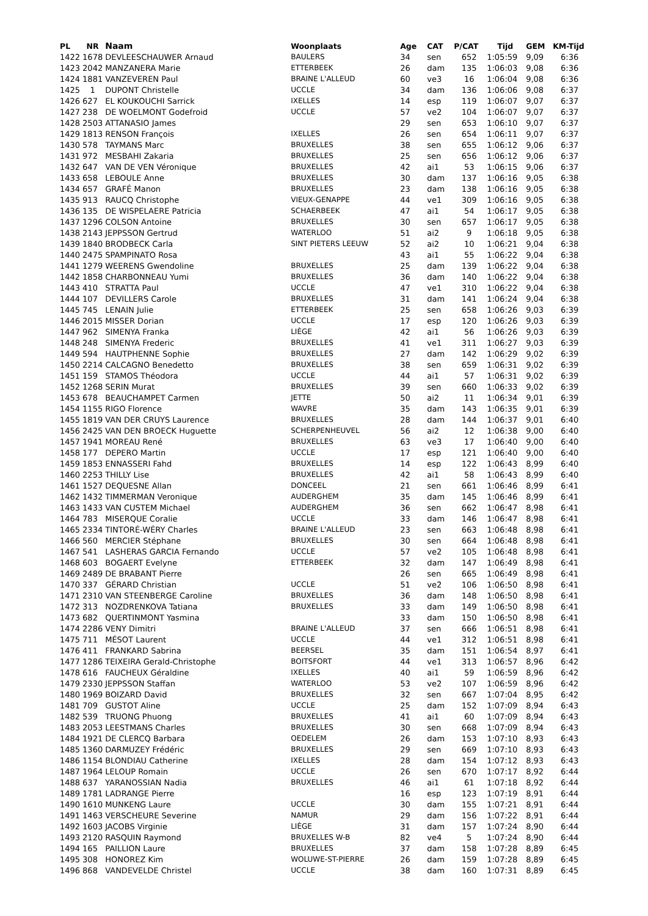| PL | NR | Naam | Woonplaats | Age | CAT | P/CAT | Tijd | GEM | KM-Tijd |
| --- | --- | --- | --- | --- | --- | --- | --- | --- | --- |
| 1422 | 1678 | DEVLEESCHAUWER Arnaud | BAULERS | 34 | sen | 652 | 1:05:59 | 9,09 | 6:36 |
| 1423 | 2042 | MANZANERA Marie | ETTERBEEK | 26 | dam | 135 | 1:06:03 | 9,08 | 6:36 |
| 1424 | 1881 | VANZEVEREN Paul | BRAINE L'ALLEUD | 60 | ve3 | 16 | 1:06:04 | 9,08 | 6:36 |
| 1425 | 1 | DUPONT Christelle | UCCLE | 34 | dam | 136 | 1:06:06 | 9,08 | 6:37 |
| 1426 | 627 | EL KOUKOUCHI Sarrick | IXELLES | 14 | esp | 119 | 1:06:07 | 9,07 | 6:37 |
| 1427 | 238 | DE WOELMONT Godefroid | UCCLE | 57 | ve2 | 104 | 1:06:07 | 9,07 | 6:37 |
| 1428 | 2503 | ATTANASIO James | | 29 | sen | 653 | 1:06:10 | 9,07 | 6:37 |
| 1429 | 1813 | RENSON François | IXELLES | 26 | sen | 654 | 1:06:11 | 9,07 | 6:37 |
| 1430 | 578 | TAYMANS Marc | BRUXELLES | 38 | sen | 655 | 1:06:12 | 9,06 | 6:37 |
| 1431 | 972 | MESBAHI Zakaria | BRUXELLES | 25 | sen | 656 | 1:06:12 | 9,06 | 6:37 |
| 1432 | 647 | VAN DE VEN Véronique | BRUXELLES | 42 | ai1 | 53 | 1:06:15 | 9,06 | 6:37 |
| 1433 | 658 | LEBOULE Anne | BRUXELLES | 30 | dam | 137 | 1:06:16 | 9,05 | 6:38 |
| 1434 | 657 | GRAFÉ Manon | BRUXELLES | 23 | dam | 138 | 1:06:16 | 9,05 | 6:38 |
| 1435 | 913 | RAUCQ Christophe | VIEUX-GENAPPE | 44 | ve1 | 309 | 1:06:16 | 9,05 | 6:38 |
| 1436 | 135 | DE WISPELAERE Patricia | SCHAERBEEK | 47 | ai1 | 54 | 1:06:17 | 9,05 | 6:38 |
| 1437 | 1296 | COLSON Antoine | BRUXELLES | 30 | sen | 657 | 1:06:17 | 9,05 | 6:38 |
| 1438 | 2143 | JEPPSSON Gertrud | WATERLOO | 51 | ai2 | 9 | 1:06:18 | 9,05 | 6:38 |
| 1439 | 1840 | BRODBECK Carla | SINT PIETERS LEEUW | 52 | ai2 | 10 | 1:06:21 | 9,04 | 6:38 |
| 1440 | 2475 | SPAMPINATO Rosa | | 43 | ai1 | 55 | 1:06:22 | 9,04 | 6:38 |
| 1441 | 1279 | WEERENS Gwendoline | BRUXELLES | 25 | dam | 139 | 1:06:22 | 9,04 | 6:38 |
| 1442 | 1858 | CHARBONNEAU Yumi | BRUXELLES | 36 | dam | 140 | 1:06:22 | 9,04 | 6:38 |
| 1443 | 410 | STRATTA Paul | UCCLE | 47 | ve1 | 310 | 1:06:22 | 9,04 | 6:38 |
| 1444 | 107 | DEVILLERS Carole | BRUXELLES | 31 | dam | 141 | 1:06:24 | 9,04 | 6:38 |
| 1445 | 745 | LENAIN Julie | ETTERBEEK | 25 | sen | 658 | 1:06:26 | 9,03 | 6:39 |
| 1446 | 2015 | MISSER Dorian | UCCLE | 17 | esp | 120 | 1:06:26 | 9,03 | 6:39 |
| 1447 | 962 | SIMENYA Franka | LIÈGE | 42 | ai1 | 56 | 1:06:26 | 9,03 | 6:39 |
| 1448 | 248 | SIMENYA Frederic | BRUXELLES | 41 | ve1 | 311 | 1:06:27 | 9,03 | 6:39 |
| 1449 | 594 | HAUTPHENNE Sophie | BRUXELLES | 27 | dam | 142 | 1:06:29 | 9,02 | 6:39 |
| 1450 | 2214 | CALCAGNO Benedetto | BRUXELLES | 38 | sen | 659 | 1:06:31 | 9,02 | 6:39 |
| 1451 | 159 | STAMOS Théodora | UCCLE | 44 | ai1 | 57 | 1:06:31 | 9,02 | 6:39 |
| 1452 | 1268 | SERIN Murat | BRUXELLES | 39 | sen | 660 | 1:06:33 | 9,02 | 6:39 |
| 1453 | 678 | BEAUCHAMPET Carmen | JETTE | 50 | ai2 | 11 | 1:06:34 | 9,01 | 6:39 |
| 1454 | 1155 | RIGO Florence | WAVRE | 35 | dam | 143 | 1:06:35 | 9,01 | 6:39 |
| 1455 | 1819 | VAN DER CRUYS Laurence | BRUXELLES | 28 | dam | 144 | 1:06:37 | 9,01 | 6:40 |
| 1456 | 2425 | VAN DEN BROECK Huguette | SCHERPENHEUVEL | 56 | ai2 | 12 | 1:06:38 | 9,00 | 6:40 |
| 1457 | 1941 | MOREAU René | BRUXELLES | 63 | ve3 | 17 | 1:06:40 | 9,00 | 6:40 |
| 1458 | 177 | DEPERO Martin | UCCLE | 17 | esp | 121 | 1:06:40 | 9,00 | 6:40 |
| 1459 | 1853 | ENNASSERI Fahd | BRUXELLES | 14 | esp | 122 | 1:06:43 | 8,99 | 6:40 |
| 1460 | 2253 | THILLY Lise | BRUXELLES | 42 | ai1 | 58 | 1:06:43 | 8,99 | 6:40 |
| 1461 | 1527 | DEQUESNE Allan | DONCEEL | 21 | sen | 661 | 1:06:46 | 8,99 | 6:41 |
| 1462 | 1432 | TIMMERMAN Veronique | AUDERGHEM | 35 | dam | 145 | 1:06:46 | 8,99 | 6:41 |
| 1463 | 1433 | VAN CUSTEM Michael | AUDERGHEM | 36 | sen | 662 | 1:06:47 | 8,98 | 6:41 |
| 1464 | 783 | MISERQUE Coralie | UCCLE | 33 | dam | 146 | 1:06:47 | 8,98 | 6:41 |
| 1465 | 2334 | TINTORÉ-WÉRY Charles | BRAINE L'ALLEUD | 23 | sen | 663 | 1:06:48 | 8,98 | 6:41 |
| 1466 | 560 | MERCIER Stéphane | BRUXELLES | 30 | sen | 664 | 1:06:48 | 8,98 | 6:41 |
| 1467 | 541 | LASHERAS GARCIA Fernando | UCCLE | 57 | ve2 | 105 | 1:06:48 | 8,98 | 6:41 |
| 1468 | 603 | BOGAERT Evelyne | ETTERBEEK | 32 | dam | 147 | 1:06:49 | 8,98 | 6:41 |
| 1469 | 2489 | DE BRABANT Pierre | | 26 | sen | 665 | 1:06:49 | 8,98 | 6:41 |
| 1470 | 337 | GÉRARD Christian | UCCLE | 51 | ve2 | 106 | 1:06:50 | 8,98 | 6:41 |
| 1471 | 2310 | VAN STEENBERGE Caroline | BRUXELLES | 36 | dam | 148 | 1:06:50 | 8,98 | 6:41 |
| 1472 | 313 | NOZDRENKOVA Tatiana | BRUXELLES | 33 | dam | 149 | 1:06:50 | 8,98 | 6:41 |
| 1473 | 682 | QUERTINMONT Yasmina | | 33 | dam | 150 | 1:06:50 | 8,98 | 6:41 |
| 1474 | 2286 | VENY Dimitri | BRAINE L'ALLEUD | 37 | sen | 666 | 1:06:51 | 8,98 | 6:41 |
| 1475 | 711 | MÉSOT Laurent | UCCLE | 44 | ve1 | 312 | 1:06:51 | 8,98 | 6:41 |
| 1476 | 411 | FRANKARD Sabrina | BEERSEL | 35 | dam | 151 | 1:06:54 | 8,97 | 6:41 |
| 1477 | 1286 | TEIXEIRA Gerald-Christophe | BOITSFORT | 44 | ve1 | 313 | 1:06:57 | 8,96 | 6:42 |
| 1478 | 616 | FAUCHEUX Géraldine | IXELLES | 40 | ai1 | 59 | 1:06:59 | 8,96 | 6:42 |
| 1479 | 2330 | JEPPSSON Staffan | WATERLOO | 53 | ve2 | 107 | 1:06:59 | 8,96 | 6:42 |
| 1480 | 1969 | BOIZARD David | BRUXELLES | 32 | sen | 667 | 1:07:04 | 8,95 | 6:42 |
| 1481 | 709 | GUSTOT Aline | UCCLE | 25 | dam | 152 | 1:07:09 | 8,94 | 6:43 |
| 1482 | 539 | TRUONG Phuong | BRUXELLES | 41 | ai1 | 60 | 1:07:09 | 8,94 | 6:43 |
| 1483 | 2053 | LEESTMANS Charles | BRUXELLES | 30 | sen | 668 | 1:07:09 | 8,94 | 6:43 |
| 1484 | 1921 | DE CLERCQ Barbara | OEDELEM | 26 | dam | 153 | 1:07:10 | 8,93 | 6:43 |
| 1485 | 1360 | DARMUZEY Frédéric | BRUXELLES | 29 | sen | 669 | 1:07:10 | 8,93 | 6:43 |
| 1486 | 1154 | BLONDIAU Catherine | IXELLES | 28 | dam | 154 | 1:07:12 | 8,93 | 6:43 |
| 1487 | 1964 | LELOUP Romain | UCCLE | 26 | sen | 670 | 1:07:17 | 8,92 | 6:44 |
| 1488 | 637 | YARANOSSIAN Nadia | BRUXELLES | 46 | ai1 | 61 | 1:07:18 | 8,92 | 6:44 |
| 1489 | 1781 | LADRANGE Pierre | | 16 | esp | 123 | 1:07:19 | 8,91 | 6:44 |
| 1490 | 1610 | MUNKENG Laure | UCCLE | 30 | dam | 155 | 1:07:21 | 8,91 | 6:44 |
| 1491 | 1463 | VERSCHEURE Severine | NAMUR | 29 | dam | 156 | 1:07:22 | 8,91 | 6:44 |
| 1492 | 1603 | JACOBS Virginie | LIÈGE | 31 | dam | 157 | 1:07:24 | 8,90 | 6:44 |
| 1493 | 2120 | RASQUIN Raymond | BRUXELLES W-B | 82 | ve4 | 5 | 1:07:24 | 8,90 | 6:44 |
| 1494 | 165 | PAILLION Laure | BRUXELLES | 37 | dam | 158 | 1:07:28 | 8,89 | 6:45 |
| 1495 | 308 | HONOREZ Kim | WOLUWE-ST-PIERRE | 26 | dam | 159 | 1:07:28 | 8,89 | 6:45 |
| 1496 | 868 | VANDEVELDE Christel | UCCLE | 38 | dam | 160 | 1:07:31 | 8,89 | 6:45 |